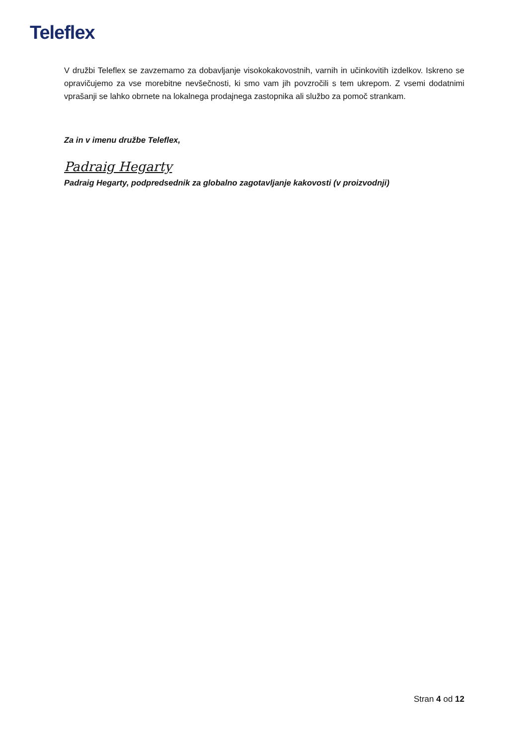Teleflex
V družbi Teleflex se zavzemamo za dobavljanje visokokakovostnih, varnih in učinkovitih izdelkov. Iskreno se opravičujemo za vse morebitne nevšečnosti, ki smo vam jih povzročili s tem ukrepom. Z vsemi dodatnimi vprašanji se lahko obrnete na lokalnega prodajnega zastopnika ali službo za pomoč strankam.
Za in v imenu družbe Teleflex,
Padraig Hegarty
Padraig Hegarty, podpredsednik za globalno zagotavljanje kakovosti (v proizvodnji)
Stran 4 od 12